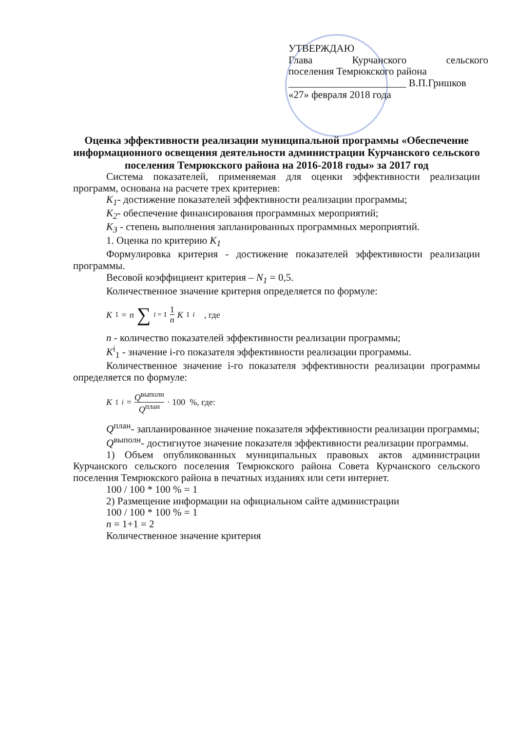УТВЕРЖДАЮ
Глава Курчанского сельского
поселения Темрюкского района
_______________________ В.П.Гришков
«27» февраля 2018 года
Оценка эффективности реализации муниципальной программы «Обеспечение информационного освещения деятельности администрации Курчанского сельского поселения Темрюкского района на 2016-2018 годы» за 2017 год
Система показателей, применяемая для оценки эффективности реализации программ, основана на расчете трех критериев:
К<sub>1</sub>- достижение показателей эффективности реализации программы;
К<sub>2</sub>- обеспечение финансирования программных мероприятий;
К<sub>3</sub> - степень выполнения запланированных программных мероприятий.
1. Оценка по критерию К<sub>1</sub>
Формулировка критерия - достижение показателей эффективности реализации программы.
Весовой коэффициент критерия – N<sub>1</sub> = 0,5.
Количественное значение критерия определяется по формуле:
K<sub>1</sub> = n ∑<sub>i = 1</sub> 1 n K<sub>1</sub><sup>i</sup> , где
n - количество показателей эффективности реализации программы;
К<sup>i</sup><sub>1</sub> - значение i-го показателя эффективности реализации программы.
Количественное значение i-го показателя эффективности реализации программы определяется по формуле:
K<sub>1</sub><sup>i</sup> = Q<sup>выполн</sup> Q<sup>план</sup> · 100 %, где:
Q<sup>план</sup>- запланированное значение показателя эффективности реализации программы;
Q<sup>выполн</sup>- достигнутое значение показателя эффективности реализации программы.
1) Объем опубликованных муниципальных правовых актов администрации Курчанского сельского поселения Темрюкского района Совета Курчанского сельского поселения Темрюкского района в печатных изданиях или сети интернет.
100 / 100 * 100 % = 1
2) Размещение информации на официальном сайте администрации
100 / 100 * 100 % = 1
n = 1+1 = 2
Количественное значение критерия